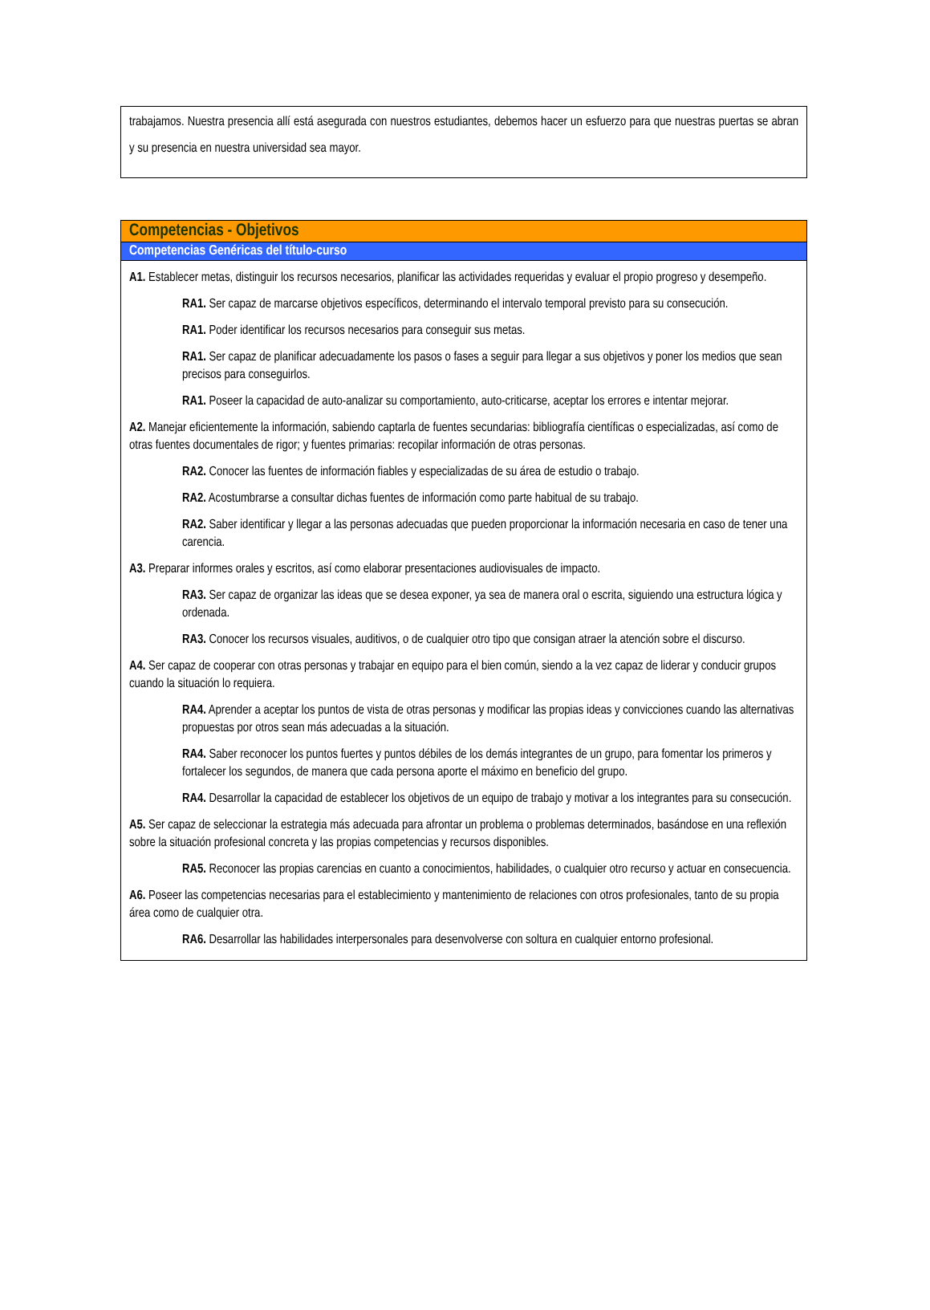trabajamos. Nuestra presencia allí está asegurada con nuestros estudiantes, debemos hacer un esfuerzo para que nuestras puertas se abran y su presencia en nuestra universidad sea mayor.
Competencias - Objetivos
Competencias Genéricas del título-curso
A1. Establecer metas, distinguir los recursos necesarios, planificar las actividades requeridas y evaluar el propio progreso y desempeño.
RA1. Ser capaz de marcarse objetivos específicos, determinando el intervalo temporal previsto para su consecución.
RA1. Poder identificar los recursos necesarios para conseguir sus metas.
RA1. Ser capaz de planificar adecuadamente los pasos o fases a seguir para llegar a sus objetivos y poner los medios que sean precisos para conseguirlos.
RA1. Poseer la capacidad de auto-analizar su comportamiento, auto-criticarse, aceptar los errores e intentar mejorar.
A2. Manejar eficientemente la información, sabiendo captarla de fuentes secundarias: bibliografía científicas o especializadas, así como de otras fuentes documentales de rigor; y fuentes primarias: recopilar información de otras personas.
RA2. Conocer las fuentes de información fiables y especializadas de su área de estudio o trabajo.
RA2. Acostumbrarse a consultar dichas fuentes de información como parte habitual de su trabajo.
RA2. Saber identificar y llegar a las personas adecuadas que pueden proporcionar la información necesaria en caso de tener una carencia.
A3. Preparar informes orales y escritos, así como elaborar presentaciones audiovisuales de impacto.
RA3. Ser capaz de organizar las ideas que se desea exponer, ya sea de manera oral o escrita, siguiendo una estructura lógica y ordenada.
RA3. Conocer los recursos visuales, auditivos, o de cualquier otro tipo que consigan atraer la atención sobre el discurso.
A4. Ser capaz de cooperar con otras personas y trabajar en equipo para el bien común, siendo a la vez capaz de liderar y conducir grupos cuando la situación lo requiera.
RA4. Aprender a aceptar los puntos de vista de otras personas y modificar las propias ideas y convicciones cuando las alternativas propuestas por otros sean más adecuadas a la situación.
RA4. Saber reconocer los puntos fuertes y puntos débiles de los demás integrantes de un grupo, para fomentar los primeros y fortalecer los segundos, de manera que cada persona aporte el máximo en beneficio del grupo.
RA4. Desarrollar la capacidad de establecer los objetivos de un equipo de trabajo y motivar a los integrantes para su consecución.
A5. Ser capaz de seleccionar la estrategia más adecuada para afrontar un problema o problemas determinados, basándose en una reflexión sobre la situación profesional concreta y las propias competencias y recursos disponibles.
RA5. Reconocer las propias carencias en cuanto a conocimientos, habilidades, o cualquier otro recurso y actuar en consecuencia.
A6. Poseer las competencias necesarias para el establecimiento y mantenimiento de relaciones con otros profesionales, tanto de su propia área como de cualquier otra.
RA6. Desarrollar las habilidades interpersonales para desenvolverse con soltura en cualquier entorno profesional.